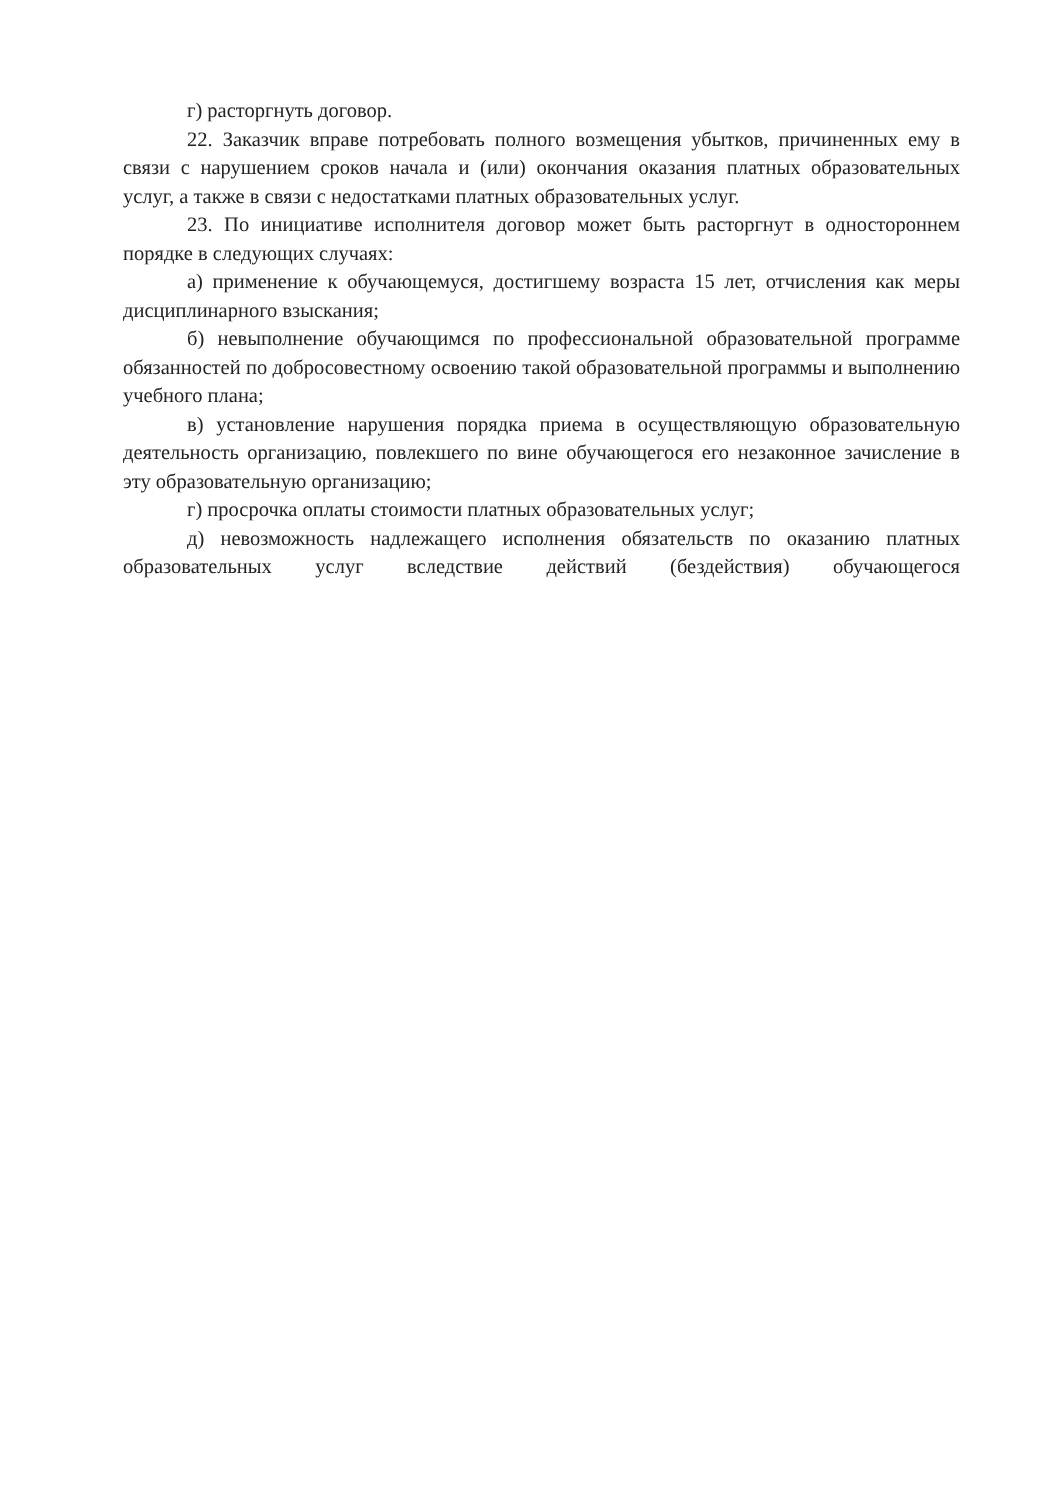г) расторгнуть договор.
22. Заказчик вправе потребовать полного возмещения убытков, причиненных ему в связи с нарушением сроков начала и (или) окончания оказания платных образовательных услуг, а также в связи с недостатками платных образовательных услуг.
23. По инициативе исполнителя договор может быть расторгнут в одностороннем порядке в следующих случаях:
а) применение к обучающемуся, достигшему возраста 15 лет, отчисления как меры дисциплинарного взыскания;
б) невыполнение обучающимся по профессиональной образовательной программе обязанностей по добросовестному освоению такой образовательной программы и выполнению учебного плана;
в) установление нарушения порядка приема в осуществляющую образовательную деятельность организацию, повлекшего по вине обучающегося его незаконное зачисление в эту образовательную организацию;
г) просрочка оплаты стоимости платных образовательных услуг;
д) невозможность надлежащего исполнения обязательств по оказанию платных образовательных услуг вследствие действий (бездействия) обучающегося